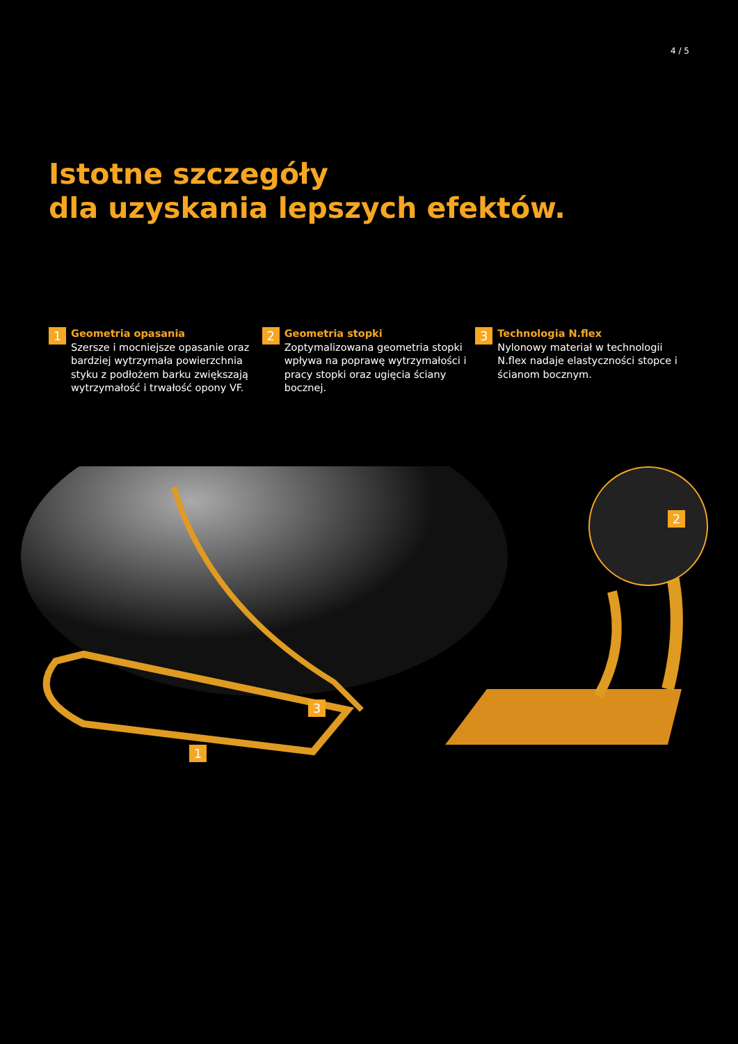4 / 5
Istotne szczegóły
dla uzyskania lepszych efektów.
1
Geometria opasania
Szersze i mocniejsze opasanie oraz bardziej wytrzymała powierzchnia styku z podłożem barku zwiększają wytrzymałość i trwałość opony VF.
2
Geometria stopki
Zoptymalizowana geometria stopki wpływa na poprawę wytrzymałości i pracy stopki oraz ugięcia ściany bocznej.
3
Technologia N.flex
Nylonowy materiał w technologii N.flex nadaje elastyczności stopce i ścianom bocznym.
2
3
1